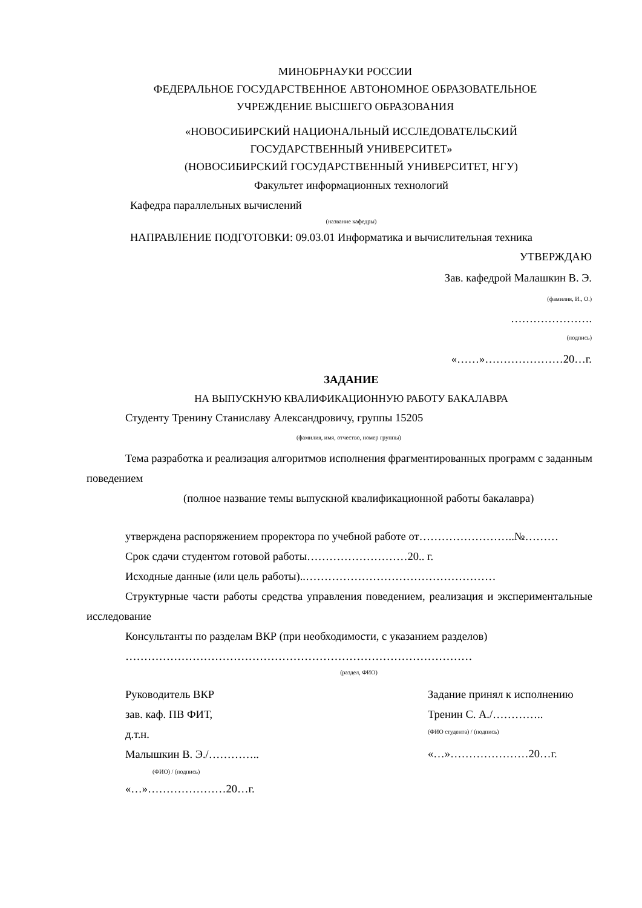МИНОБРНАУКИ РОССИИ
ФЕДЕРАЛЬНОЕ ГОСУДАРСТВЕННОЕ АВТОНОМНОЕ ОБРАЗОВАТЕЛЬНОЕ
УЧРЕЖДЕНИЕ ВЫСШЕГО ОБРАЗОВАНИЯ
«НОВОСИБИРСКИЙ НАЦИОНАЛЬНЫЙ ИССЛЕДОВАТЕЛЬСКИЙ
ГОСУДАРСТВЕННЫЙ УНИВЕРСИТЕТ»
(НОВОСИБИРСКИЙ ГОСУДАРСТВЕННЫЙ УНИВЕРСИТЕТ, НГУ)
Факультет информационных технологий
Кафедра параллельных вычислений
(название кафедры)
НАПРАВЛЕНИЕ ПОДГОТОВКИ: 09.03.01 Информатика и вычислительная техника
УТВЕРЖДАЮ
Зав. кафедрой Малашкин В. Э.
(фамилия, И., О.)
………………….
(подпись)
«……»…………………20…г.
ЗАДАНИЕ
НА ВЫПУСКНУЮ КВАЛИФИКАЦИОННУЮ РАБОТУ БАКАЛАВРА
Студенту Тренину Станиславу Александровичу, группы 15205
(фамилия, имя, отчество, номер группы)
Тема разработка и реализация алгоритмов исполнения фрагментированных программ с заданным поведением
(полное название темы выпускной квалификационной работы бакалавра)
утверждена распоряжением проректора по учебной работе от……………………..№………
Срок сдачи студентом готовой работы………………………20.. г.
Исходные данные (или цель работы)..……………………………………………
Структурные части работы средства управления поведением, реализация и экспериментальные исследование
Консультанты по разделам ВКР (при необходимости, с указанием разделов)
…………………………………………………………………………………
(раздел, ФИО)
Руководитель ВКР
зав. каф. ПВ ФИТ,
д.т.н.
Малышкин В. Э./…………..
(ФИО) / (подпись)
«…»…………………20…г.
Задание принял к исполнению
Тренин С. А./…………..
(ФИО студента) / (подпись)
«…»…………………20…г.